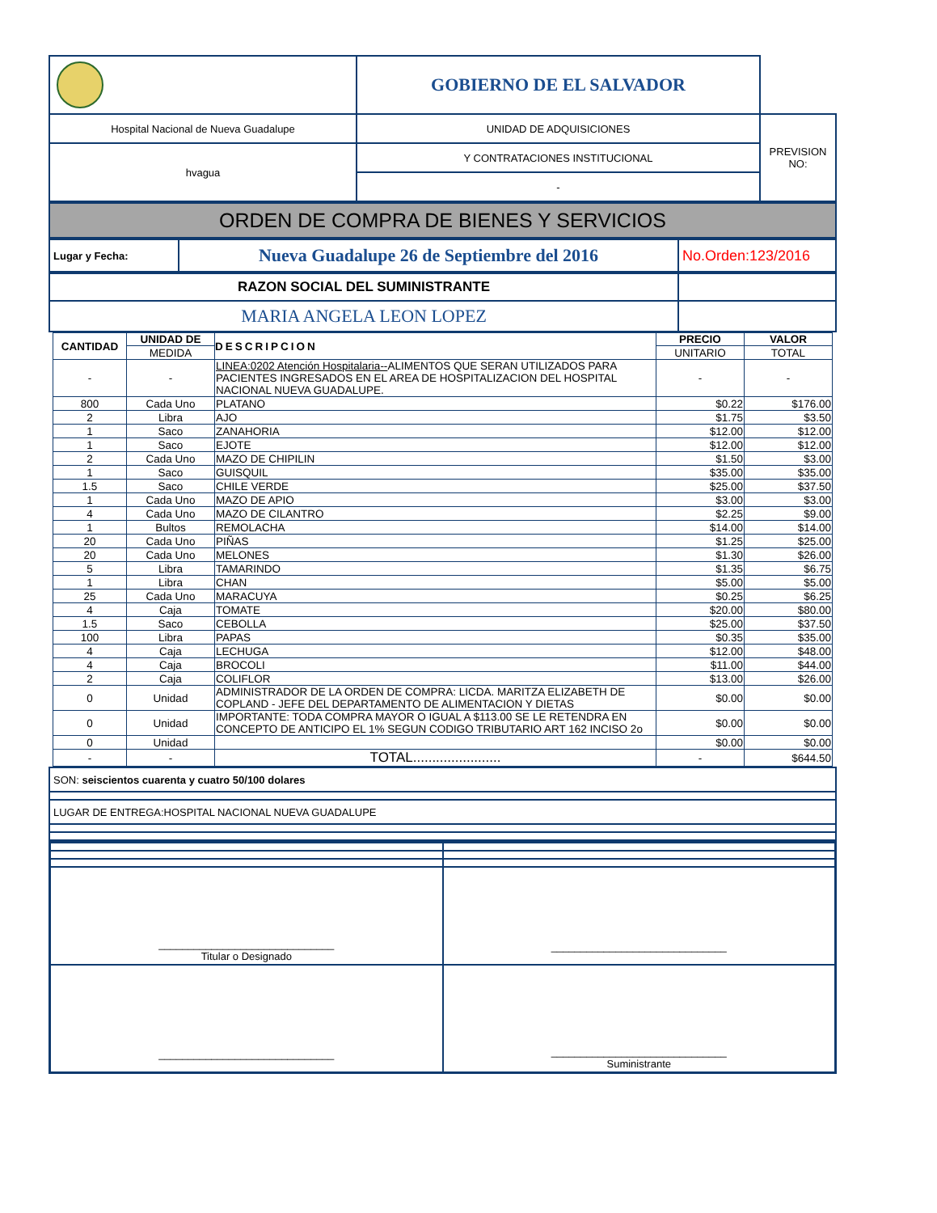| | GOBIERNO DE EL SALVADOR | |
| Hospital Nacional de Nueva Guadalupe | UNIDAD DE ADQUISICIONES | PREVISION NO: |
| hvagua | Y CONTRATACIONES INSTITUCIONAL | |
| | - | |
ORDEN DE COMPRA DE BIENES Y SERVICIOS
| Lugar y Fecha: | Nueva Guadalupe 26 de Septiembre del 2016 | No.Orden:123/2016 |
| RAZON SOCIAL DEL SUMINISTRANTE | |
| MARIA ANGELA LEON LOPEZ | |
| CANTIDAD | UNIDAD DE | DESCRIPCION | PRECIO | VALOR |
| --- | --- | --- | --- | --- |
| | MEDIDA | | UNITARIO | TOTAL |
| - | - | LINEA:0202 Atención Hospitalaria-- ALIMENTOS QUE SERAN UTILIZADOS PARA PACIENTES INGRESADOS EN EL AREA DE HOSPITALIZACION DEL HOSPITAL NACIONAL NUEVA GUADALUPE. | - | - |
| 800 | Cada Uno | PLATANO | $0.22 | $176.00 |
| 2 | Libra | AJO | $1.75 | $3.50 |
| 1 | Saco | ZANAHORIA | $12.00 | $12.00 |
| 1 | Saco | EJOTE | $12.00 | $12.00 |
| 2 | Cada Uno | MAZO DE CHIPILIN | $1.50 | $3.00 |
| 1 | Saco | GUISQUIL | $35.00 | $35.00 |
| 1.5 | Saco | CHILE VERDE | $25.00 | $37.50 |
| 1 | Cada Uno | MAZO DE APIO | $3.00 | $3.00 |
| 4 | Cada Uno | MAZO DE CILANTRO | $2.25 | $9.00 |
| 1 | Bultos | REMOLACHA | $14.00 | $14.00 |
| 20 | Cada Uno | PIÑAS | $1.25 | $25.00 |
| 20 | Cada Uno | MELONES | $1.30 | $26.00 |
| 5 | Libra | TAMARINDO | $1.35 | $6.75 |
| 1 | Libra | CHAN | $5.00 | $5.00 |
| 25 | Cada Uno | MARACUYA | $0.25 | $6.25 |
| 4 | Caja | TOMATE | $20.00 | $80.00 |
| 1.5 | Saco | CEBOLLA | $25.00 | $37.50 |
| 100 | Libra | PAPAS | $0.35 | $35.00 |
| 4 | Caja | LECHUGA | $12.00 | $48.00 |
| 4 | Caja | BROCOLI | $11.00 | $44.00 |
| 2 | Caja | COLIFLOR | $13.00 | $26.00 |
| 0 | Unidad | ADMINISTRADOR DE LA ORDEN DE COMPRA: LICDA. MARITZA ELIZABETH DE COPLAND - JEFE DEL DEPARTAMENTO DE ALIMENTACION Y DIETAS | $0.00 | $0.00 |
| 0 | Unidad | IMPORTANTE: TODA COMPRA MAYOR O IGUAL A $113.00 SE LE RETENDRA EN CONCEPTO DE ANTICIPO EL 1% SEGUN CODIGO TRIBUTARIO ART 162 INCISO 2o | $0.00 | $0.00 |
| 0 | Unidad | | $0.00 | $0.00 |
| - | - | TOTAL....................... | - | $644.50 |
| SON: seiscientos cuarenta y cuatro 50/100 dolares |
| LUGAR DE ENTREGA:HOSPITAL NACIONAL NUEVA GUADALUPE |
| ______________________________ Titular o Designado | ______________________________ |
| ______________________________ | ______________________________ Suministrante |